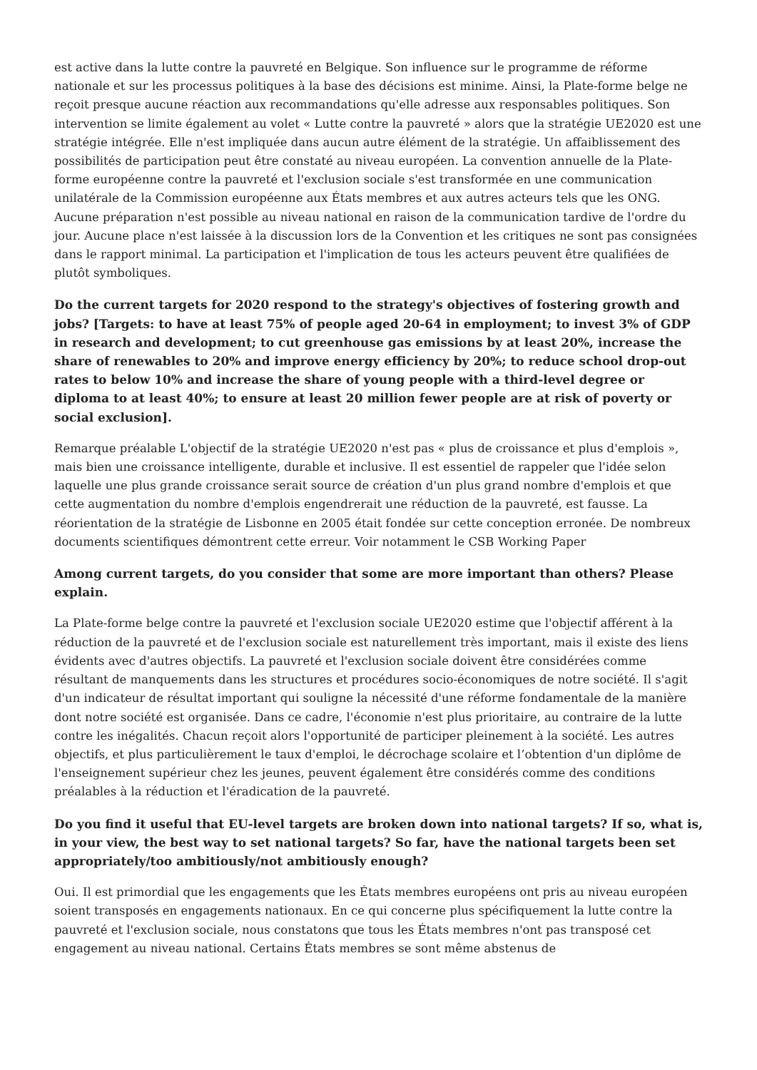est active dans la lutte contre la pauvreté en Belgique. Son influence sur le programme de réforme nationale et sur les processus politiques à la base des décisions est minime. Ainsi, la Plate-forme belge ne reçoit presque aucune réaction aux recommandations qu'elle adresse aux responsables politiques. Son intervention se limite également au volet « Lutte contre la pauvreté » alors que la stratégie UE2020 est une stratégie intégrée. Elle n'est impliquée dans aucun autre élément de la stratégie. Un affaiblissement des possibilités de participation peut être constaté au niveau européen. La convention annuelle de la Plate-forme européenne contre la pauvreté et l'exclusion sociale s'est transformée en une communication unilatérale de la Commission européenne aux États membres et aux autres acteurs tels que les ONG. Aucune préparation n'est possible au niveau national en raison de la communication tardive de l'ordre du jour. Aucune place n'est laissée à la discussion lors de la Convention et les critiques ne sont pas consignées dans le rapport minimal. La participation et l'implication de tous les acteurs peuvent être qualifiées de plutôt symboliques.
Do the current targets for 2020 respond to the strategy's objectives of fostering growth and jobs? [Targets: to have at least 75% of people aged 20-64 in employment; to invest 3% of GDP in research and development; to cut greenhouse gas emissions by at least 20%, increase the share of renewables to 20% and improve energy efficiency by 20%; to reduce school drop-out rates to below 10% and increase the share of young people with a third-level degree or diploma to at least 40%; to ensure at least 20 million fewer people are at risk of poverty or social exclusion].
Remarque préalable L'objectif de la stratégie UE2020 n'est pas « plus de croissance et plus d'emplois », mais bien une croissance intelligente, durable et inclusive. Il est essentiel de rappeler que l'idée selon laquelle une plus grande croissance serait source de création d'un plus grand nombre d'emplois et que cette augmentation du nombre d'emplois engendrerait une réduction de la pauvreté, est fausse. La réorientation de la stratégie de Lisbonne en 2005 était fondée sur cette conception erronée. De nombreux documents scientifiques démontrent cette erreur. Voir notamment le CSB Working Paper
Among current targets, do you consider that some are more important than others? Please explain.
La Plate-forme belge contre la pauvreté et l'exclusion sociale UE2020 estime que l'objectif afférent à la réduction de la pauvreté et de l'exclusion sociale est naturellement très important, mais il existe des liens évidents avec d'autres objectifs. La pauvreté et l'exclusion sociale doivent être considérées comme résultant de manquements dans les structures et procédures socio-économiques de notre société. Il s'agit d'un indicateur de résultat important qui souligne la nécessité d'une réforme fondamentale de la manière dont notre société est organisée. Dans ce cadre, l'économie n'est plus prioritaire, au contraire de la lutte contre les inégalités. Chacun reçoit alors l'opportunité de participer pleinement à la société. Les autres objectifs, et plus particulièrement le taux d'emploi, le décrochage scolaire et l’obtention d'un diplôme de l'enseignement supérieur chez les jeunes, peuvent également être considérés comme des conditions préalables à la réduction et l'éradication de la pauvreté.
Do you find it useful that EU-level targets are broken down into national targets? If so, what is, in your view, the best way to set national targets? So far, have the national targets been set appropriately/too ambitiously/not ambitiously enough?
Oui. Il est primordial que les engagements que les États membres européens ont pris au niveau européen soient transposés en engagements nationaux. En ce qui concerne plus spécifiquement la lutte contre la pauvreté et l'exclusion sociale, nous constatons que tous les États membres n'ont pas transposé cet engagement au niveau national. Certains États membres se sont même abstenus de